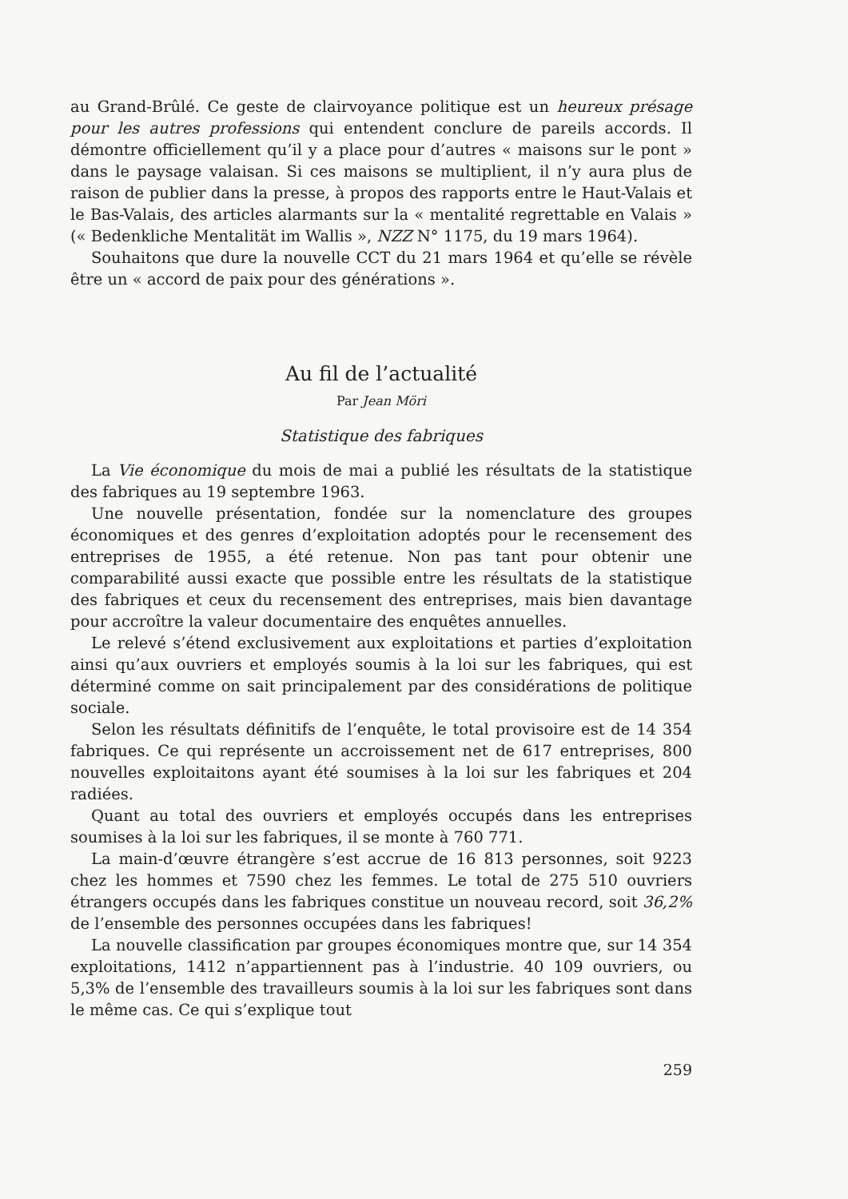au Grand-Brûlé. Ce geste de clairvoyance politique est un heureux présage pour les autres professions qui entendent conclure de pareils accords. Il démontre officiellement qu’il y a place pour d’autres « maisons sur le pont » dans le paysage valaisan. Si ces maisons se multiplient, il n’y aura plus de raison de publier dans la presse, à propos des rapports entre le Haut-Valais et le Bas-Valais, des articles alarmants sur la « mentalité regrettable en Valais » (« Bedenkliche Mentalität im Wallis », NZZ N° 1175, du 19 mars 1964).
Souhaitons que dure la nouvelle CCT du 21 mars 1964 et qu’elle se révèle être un « accord de paix pour des générations ».
Au fil de l’actualité
Par Jean Möri
Statistique des fabriques
La Vie économique du mois de mai a publié les résultats de la statistique des fabriques au 19 septembre 1963.
Une nouvelle présentation, fondée sur la nomenclature des groupes économiques et des genres d’exploitation adoptés pour le recensement des entreprises de 1955, a été retenue. Non pas tant pour obtenir une comparabilité aussi exacte que possible entre les résultats de la statistique des fabriques et ceux du recensement des entreprises, mais bien davantage pour accroître la valeur documentaire des enquêtes annuelles.
Le relevé s’étend exclusivement aux exploitations et parties d’exploitation ainsi qu’aux ouvriers et employés soumis à la loi sur les fabriques, qui est déterminé comme on sait principalement par des considérations de politique sociale.
Selon les résultats définitifs de l’enquête, le total provisoire est de 14 354 fabriques. Ce qui représente un accroissement net de 617 entreprises, 800 nouvelles exploitaitons ayant été soumises à la loi sur les fabriques et 204 radiées.
Quant au total des ouvriers et employés occupés dans les entreprises soumises à la loi sur les fabriques, il se monte à 760 771.
La main-d’œuvre étrangère s’est accrue de 16 813 personnes, soit 9223 chez les hommes et 7590 chez les femmes. Le total de 275 510 ouvriers étrangers occupés dans les fabriques constitue un nouveau record, soit 36,2% de l’ensemble des personnes occupées dans les fabriques!
La nouvelle classification par groupes économiques montre que, sur 14 354 exploitations, 1412 n’appartiennent pas à l’industrie. 40 109 ouvriers, ou 5,3% de l’ensemble des travailleurs soumis à la loi sur les fabriques sont dans le même cas. Ce qui s’explique tout
259